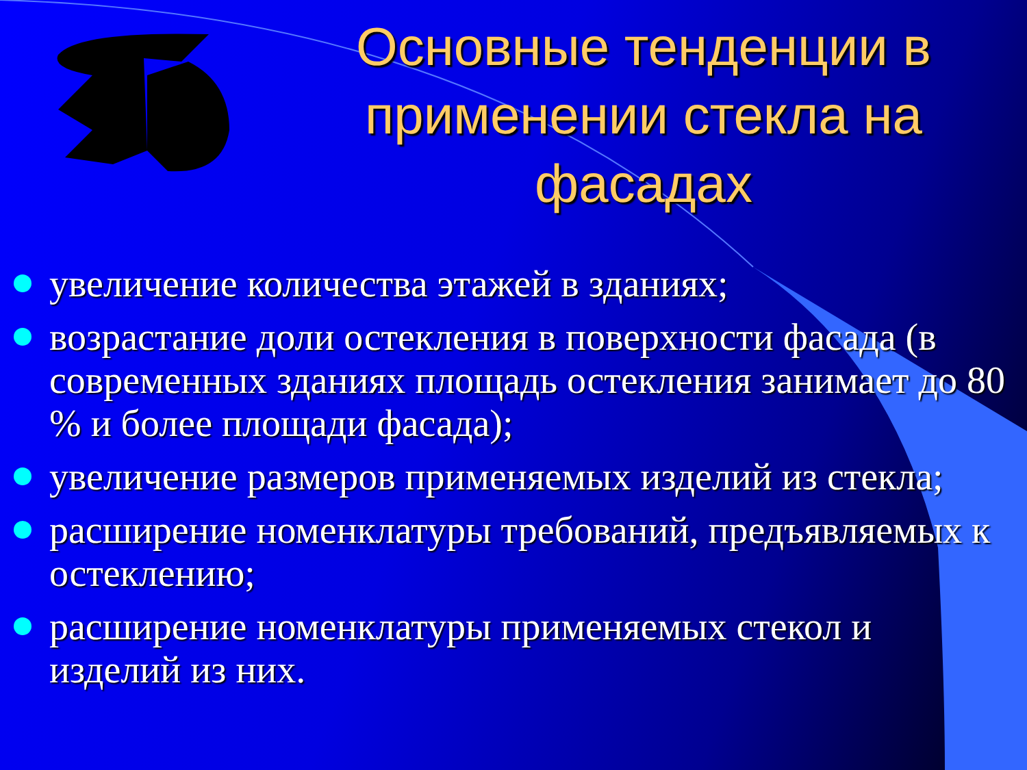Основные тенденции в применении стекла на фасадах
увеличение количества этажей в зданиях;
возрастание доли остекления в поверхности фасада (в современных зданиях площадь остекления занимает до 80 % и более площади фасада);
увеличение размеров применяемых изделий из стекла;
расширение номенклатуры требований, предъявляемых к остеклению;
расширение номенклатуры применяемых стекол и изделий из них.